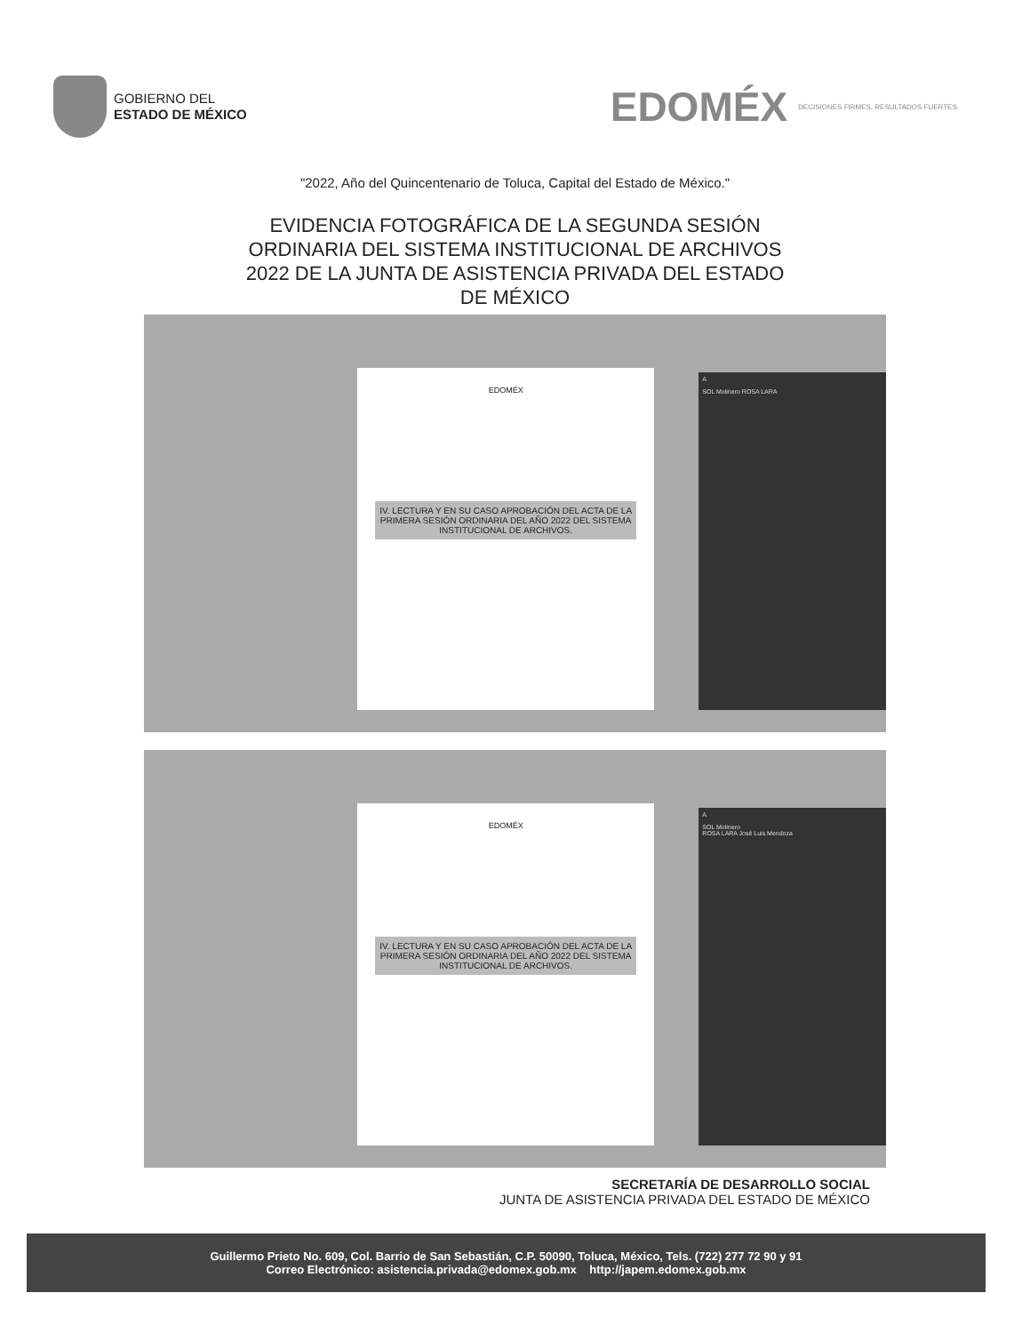GOBIERNO DEL
ESTADO DE MÉXICO
EDOMÉX DECISIONES FIRMES, RESULTADOS FUERTES.
"2022, Año del Quincentenario de Toluca, Capital del Estado de México."
EVIDENCIA FOTOGRÁFICA DE LA SEGUNDA SESIÓN
ORDINARIA DEL SISTEMA INSTITUCIONAL DE ARCHIVOS
2022 DE LA JUNTA DE ASISTENCIA PRIVADA DEL ESTADO
DE MÉXICO
EDOMÉX
IV. LECTURA Y EN SU CASO APROBACIÓN DEL ACTA DE LA PRIMERA SESIÓN ORDINARIA DEL AÑO 2022 DEL SISTEMA INSTITUCIONAL DE ARCHIVOS.
A
SOL Molinero ROSA LARA
EDOMÉX
IV. LECTURA Y EN SU CASO APROBACIÓN DEL ACTA DE LA PRIMERA SESIÓN ORDINARIA DEL AÑO 2022 DEL SISTEMA INSTITUCIONAL DE ARCHIVOS.
A
SOL Molinero
ROSA LARA José Luis Mendoza
SECRETARÍA DE DESARROLLO SOCIAL
JUNTA DE ASISTENCIA PRIVADA DEL ESTADO DE MÉXICO
Guillermo Prieto No. 609, Col. Barrio de San Sebastián, C.P. 50090, Toluca, México, Tels. (722) 277 72 90 y 91
Correo Electrónico: asistencia.privada@edomex.gob.mx http://japem.edomex.gob.mx